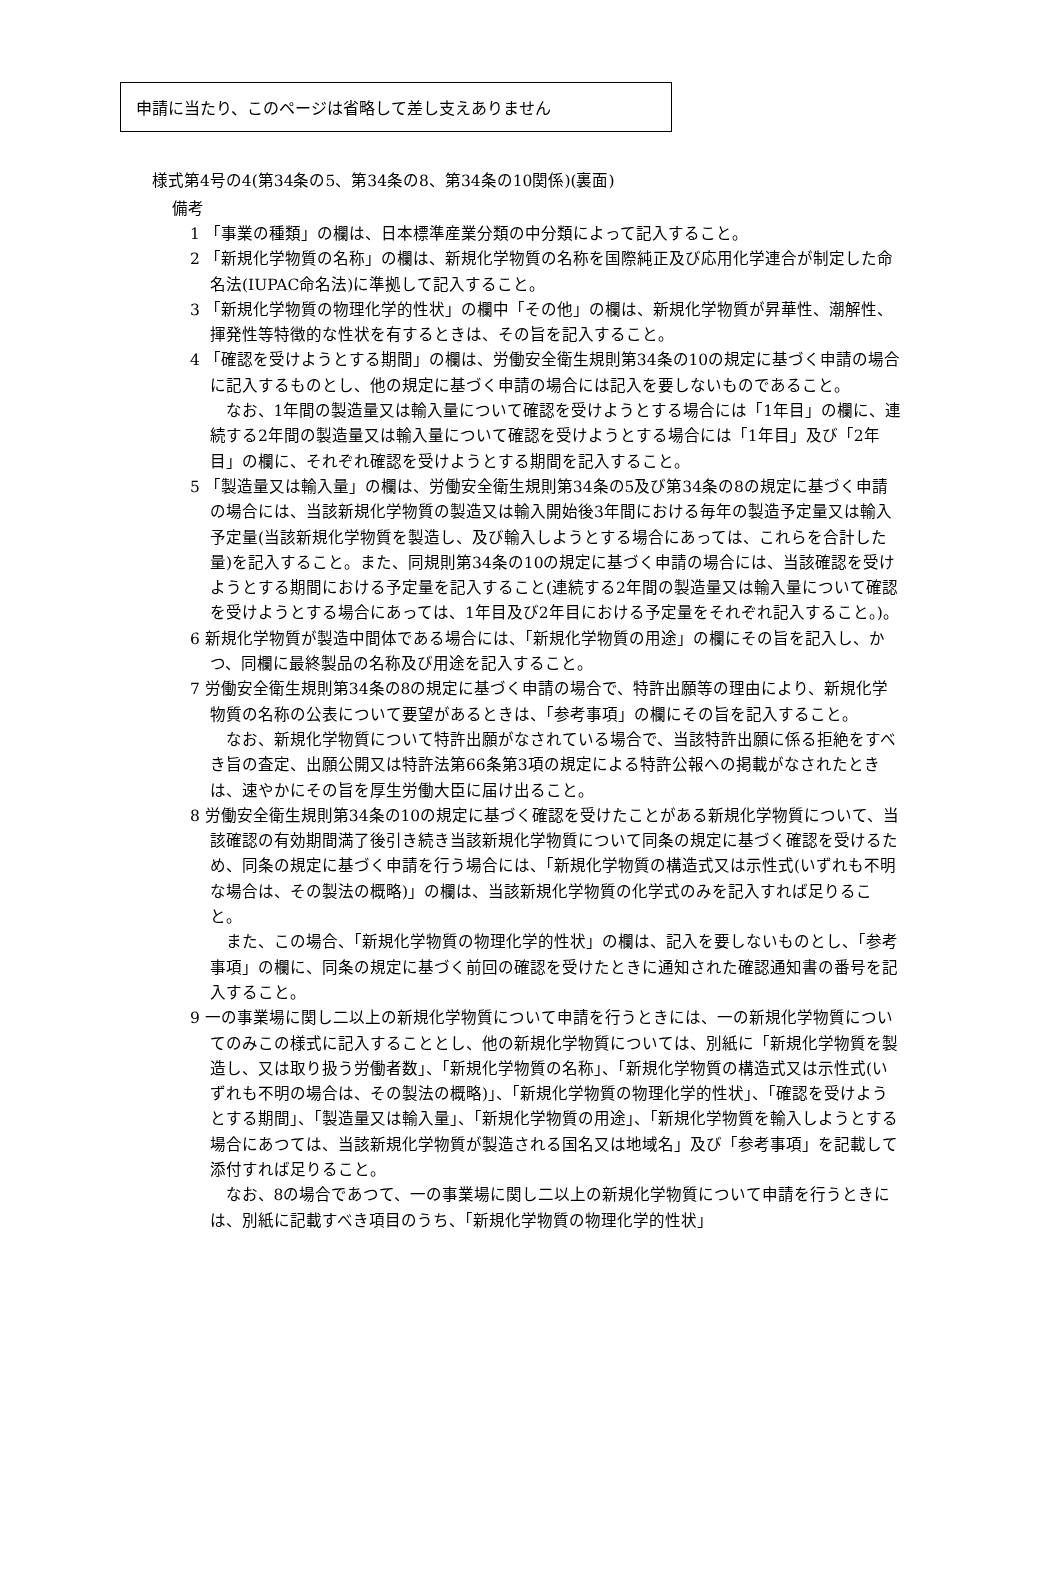申請に当たり、このページは省略して差し支えありません
様式第4号の4(第34条の5、第34条の8、第34条の10関係)(裏面)
備考
1 「事業の種類」の欄は、日本標準産業分類の中分類によって記入すること。
2 「新規化学物質の名称」の欄は、新規化学物質の名称を国際純正及び応用化学連合が制定した命名法(IUPAC命名法)に準拠して記入すること。
3 「新規化学物質の物理化学的性状」の欄中「その他」の欄は、新規化学物質が昇華性、潮解性、揮発性等特徴的な性状を有するときは、その旨を記入すること。
4 「確認を受けようとする期間」の欄は、労働安全衛生規則第34条の10の規定に基づく申請の場合に記入するものとし、他の規定に基づく申請の場合には記入を要しないものであること。
なお、1年間の製造量又は輸入量について確認を受けようとする場合には「1年目」の欄に、連続する2年間の製造量又は輸入量について確認を受けようとする場合には「1年目」及び「2年目」の欄に、それぞれ確認を受けようとする期間を記入すること。
5 「製造量又は輸入量」の欄は、労働安全衛生規則第34条の5及び第34条の8の規定に基づく申請の場合には、当該新規化学物質の製造又は輸入開始後3年間における毎年の製造予定量又は輸入予定量(当該新規化学物質を製造し、及び輸入しようとする場合にあっては、これらを合計した量)を記入すること。また、同規則第34条の10の規定に基づく申請の場合には、当該確認を受けようとする期間における予定量を記入すること(連続する2年間の製造量又は輸入量について確認を受けようとする場合にあっては、1年目及び2年目における予定量をそれぞれ記入すること。)。
6 新規化学物質が製造中間体である場合には、「新規化学物質の用途」の欄にその旨を記入し、かつ、同欄に最終製品の名称及び用途を記入すること。
7 労働安全衛生規則第34条の8の規定に基づく申請の場合で、特許出願等の理由により、新規化学物質の名称の公表について要望があるときは、「参考事項」の欄にその旨を記入すること。
なお、新規化学物質について特許出願がなされている場合で、当該特許出願に係る拒絶をすべき旨の査定、出願公開又は特許法第66条第3項の規定による特許公報への掲載がなされたときは、速やかにその旨を厚生労働大臣に届け出ること。
8 労働安全衛生規則第34条の10の規定に基づく確認を受けたことがある新規化学物質について、当該確認の有効期間満了後引き続き当該新規化学物質について同条の規定に基づく確認を受けるため、同条の規定に基づく申請を行う場合には、「新規化学物質の構造式又は示性式(いずれも不明な場合は、その製法の概略)」の欄は、当該新規化学物質の化学式のみを記入すれば足りること。
また、この場合、「新規化学物質の物理化学的性状」の欄は、記入を要しないものとし、「参考事項」の欄に、同条の規定に基づく前回の確認を受けたときに通知された確認通知書の番号を記入すること。
9 一の事業場に関し二以上の新規化学物質について申請を行うときには、一の新規化学物質についてのみこの様式に記入することとし、他の新規化学物質については、別紙に「新規化学物質を製造し、又は取り扱う労働者数」、「新規化学物質の名称」、「新規化学物質の構造式又は示性式(いずれも不明の場合は、その製法の概略)」、「新規化学物質の物理化学的性状」、「確認を受けようとする期間」、「製造量又は輸入量」、「新規化学物質の用途」、「新規化学物質を輸入しようとする場合にあつては、当該新規化学物質が製造される国名又は地域名」及び「参考事項」を記載して添付すれば足りること。
なお、8の場合であつて、一の事業場に関し二以上の新規化学物質について申請を行うときには、別紙に記載すべき項目のうち、「新規化学物質の物理化学的性状」